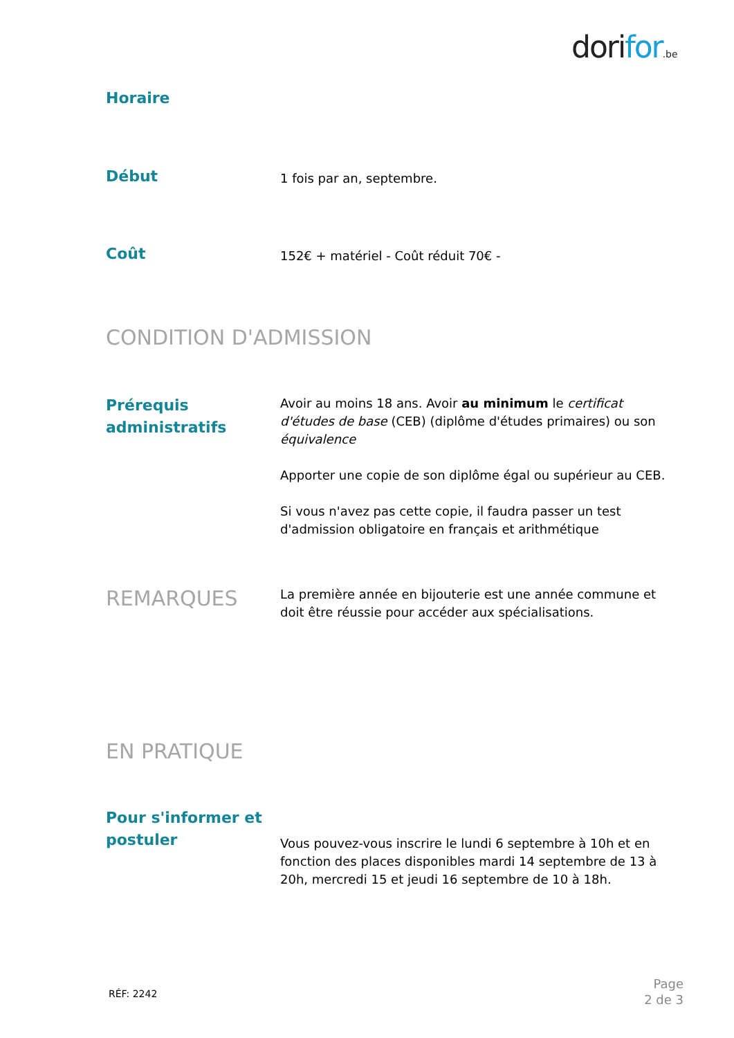dorifor.be
Horaire
Début
1 fois par an, septembre.
Coût
152€ + matériel - Coût réduit 70€ -
CONDITION D'ADMISSION
Prérequis administratifs
Avoir au moins 18 ans. Avoir au minimum le certificat d'études de base (CEB) (diplôme d'études primaires) ou son équivalence
Apporter une copie de son diplôme égal ou supérieur au CEB.
Si vous n'avez pas cette copie, il faudra passer un test d'admission obligatoire en français et arithmétique
REMARQUES
La première année en bijouterie est une année commune et doit être réussie pour accéder aux spécialisations.
EN PRATIQUE
Pour s'informer et postuler
Vous pouvez-vous inscrire le lundi 6 septembre à 10h et en fonction des places disponibles mardi 14 septembre de 13 à 20h, mercredi 15 et jeudi 16 septembre de 10 à 18h.
RÉF: 2242
Page
2 de 3